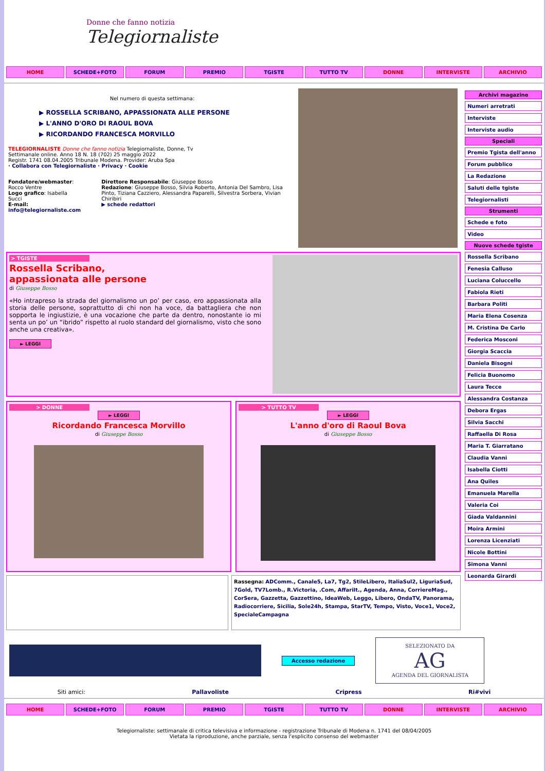Donne che fanno notizia
Telegiornaliste
HOME SCHEDE+FOTO FORUM PREMIO TGISTE TUTTO TV DONNE INTERVISTE ARCHIVIO
Nel numero di questa settimana:
▶ ROSSELLA SCRIBANO, APPASSIONATA ALLE PERSONE
▶ L'ANNO D'ORO DI RAOUL BOVA
▶ RICORDANDO FRANCESCA MORVILLO
TELEGIORNALISTE Donne che fanno notizia Telegiornaliste, Donne, Tv
Settimanale online. Anno 18 N. 18 (702) 25 maggio 2022
Registr. 1741 08.04.2005 Tribunale Modena. Provider: Aruba Spa
· Collabora con Telegiornaliste · Privacy · Cookie
Fondatore/webmaster: Rocco Ventre
Logo grafico: Isabella Succi
E-mail: info@telegiornaliste.com
Direttore Responsabile: Giuseppe Bosso
Redazione: Giuseppe Bosso, Silvia Roberto, Antonia Del Sambro, Lisa Pinto, Tiziana Cazziero, Alessandra Paparelli, Silvestra Sorbera, Vivian Chiribiri
▶ schede redattori
> TGISTE
Rossella Scribano,
appassionata alle persone
di Giuseppe Bosso
«Ho intrapreso la strada del giornalismo un po’ per caso, ero appassionata alla storia delle persone, soprattutto di chi non ha voce, da battagliera che non sopporta le ingiustizie, è una vocazione che parte da dentro, nonostante io mi senta un po’ un “ibrido” rispetto al ruolo standard del giornalismo, visto che sono anche una creativa».
► LEGGI
> DONNE
► LEGGI
Ricordando Francesca Morvillo
di Giuseppe Bosso
> TUTTO TV
► LEGGI
L'anno d'oro di Raoul Bova
di Giuseppe Bosso
Rassegna: ADComm., Canale5, La7, Tg2, StileLibero, ItaliaSul2, LiguriaSud, 7Gold, TV7Lomb., R.Victoria, .Com, AffariIt., Agenda, Anna, CorriereMag., CorSera, Gazzetta, Gazzettino, IdeaWeb, Leggo, Libero, OndaTV, Panorama, Radiocorriere, Sicilia, Sole24h, Stampa, StarTV, Tempo, Visto, Voce1, Voce2, SpecialeCampagna
Archivi magazine
Numeri arretrati
Interviste
Interviste audio
Speciali
Premio Tgista dell'anno
Forum pubblico
La Redazione
Saluti delle tgiste
Telegiornalisti
Strumenti
Schede e foto
Video
Nuove schede tgiste
Rossella Scribano
Fenesia Calluso
Luciana Coluccello
Fabiola Rieti
Barbara Politi
Maria Elena Cosenza
M. Cristina De Carlo
Federica Mosconi
Giorgia Scaccia
Daniela Bisogni
Felicia Buonomo
Laura Tecce
Alessandra Costanza
Debora Ergas
Silvia Sacchi
Raffaella Di Rosa
Maria T. Giarratano
Claudia Vanni
Isabella Ciotti
Ana Quiles
Emanuela Marella
Valeria Coi
Giada Valdannini
Moira Armini
Lorenza Licenziati
Nicole Bottini
Simona Vanni
Leonarda Girardi
Accesso redazione
SELEZIONATO DA
AG
AGENDA DEL GIORNALISTA
Siti amici: Pallavoliste Cripress Ri#vivi
HOME SCHEDE+FOTO FORUM PREMIO TGISTE TUTTO TV DONNE INTERVISTE ARCHIVIO
Telegiornaliste: settimanale di critica televisiva e informazione - registrazione Tribunale di Modena n. 1741 del 08/04/2005
Vietata la riproduzione, anche parziale, senza l'esplicito consenso del webmaster